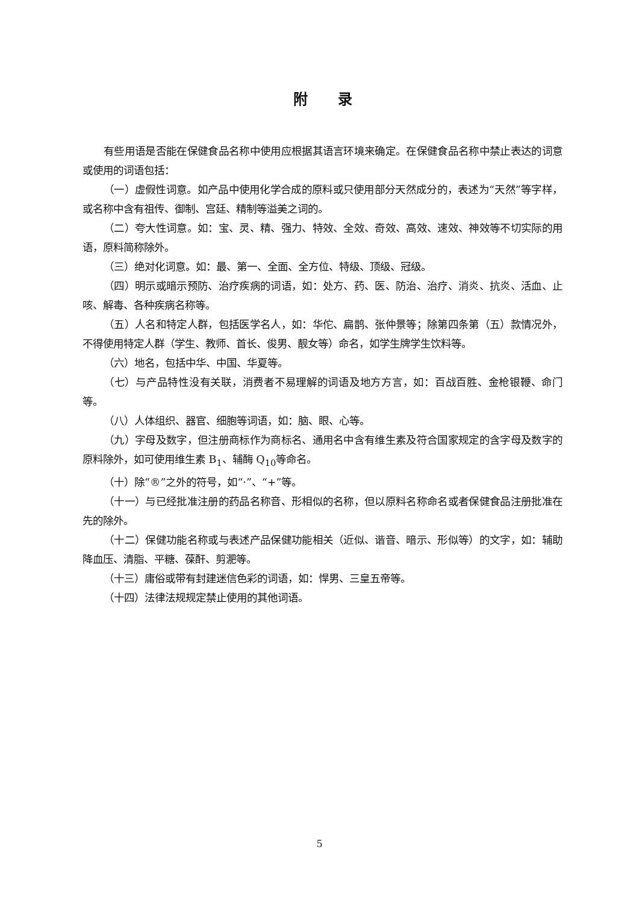附录
有些用语是否能在保健食品名称中使用应根据其语言环境来确定。在保健食品名称中禁止表达的词意或使用的词语包括：
（一）虚假性词意。如产品中使用化学合成的原料或只使用部分天然成分的，表述为“天然”等字样，或名称中含有祖传、御制、宫廷、精制等溢美之词的。
（二）夸大性词意。如：宝、灵、精、强力、特效、全效、奇效、高效、速效、神效等不切实际的用语，原料简称除外。
（三）绝对化词意。如：最、第一、全面、全方位、特级、顶级、冠级。
（四）明示或暗示预防、治疗疾病的词语，如：处方、药、医、防治、治疗、消炎、抗炎、活血、止咳、解毒、各种疾病名称等。
（五）人名和特定人群，包括医学名人，如：华佗、扁鹊、张仲景等；除第四条第（五）款情况外，不得使用特定人群（学生、教师、首长、俊男、靓女等）命名，如学生牌学生饮料等。
（六）地名，包括中华、中国、华夏等。
（七）与产品特性没有关联，消费者不易理解的词语及地方方言，如：百战百胜、金枪银鞭、命门等。
（八）人体组织、器官、细胞等词语，如：脑、眼、心等。
（九）字母及数字，但注册商标作为商标名、通用名中含有维生素及符合国家规定的含字母及数字的原料除外，如可使用维生素 B<sub>1</sub>、辅酶 Q<sub>10</sub>等命名。
（十）除“®”之外的符号，如“·”、“+”等。
（十一）与已经批准注册的药品名称音、形相似的名称，但以原料名称命名或者保健食品注册批准在先的除外。
（十二）保健功能名称或与表述产品保健功能相关（近似、谐音、暗示、形似等）的文字，如：辅助降血压、清脂、平糖、葆酐、剪淝等。
（十三）庸俗或带有封建迷信色彩的词语，如：悍男、三皇五帝等。
（十四）法律法规规定禁止使用的其他词语。
5